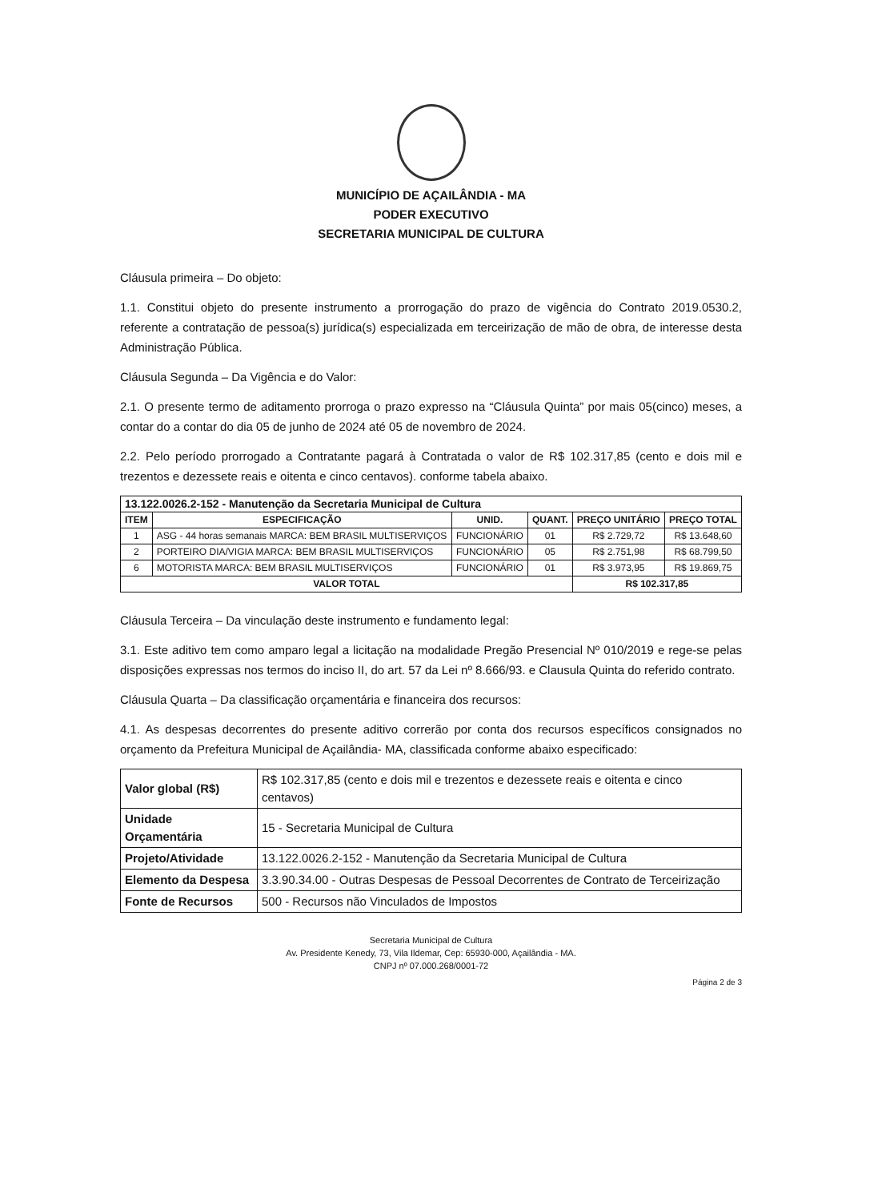MUNICÍPIO DE AÇAILÂNDIA - MA
PODER EXECUTIVO
SECRETARIA MUNICIPAL DE CULTURA
Cláusula primeira – Do objeto:
1.1. Constitui objeto do presente instrumento a prorrogação do prazo de vigência do Contrato 2019.0530.2, referente a contratação de pessoa(s) jurídica(s) especializada em terceirização de mão de obra, de interesse desta Administração Pública.
Cláusula Segunda – Da Vigência e do Valor:
2.1. O presente termo de aditamento prorroga o prazo expresso na “Cláusula Quinta” por mais 05(cinco) meses, a contar do a contar do dia 05 de junho de 2024 até 05 de novembro de 2024.
2.2. Pelo período prorrogado a Contratante pagará à Contratada o valor de R$ 102.317,85 (cento e dois mil e trezentos e dezessete reais e oitenta e cinco centavos). conforme tabela abaixo.
| 13.122.0026.2-152 - Manutenção da Secretaria Municipal de Cultura | | | | | |
| --- | --- | --- | --- | --- | --- |
| ITEM | ESPECIFICAÇÃO | UNID. | QUANT. | PREÇO UNITÁRIO | PREÇO TOTAL |
| 1 | ASG - 44 horas semanais MARCA: BEM BRASIL MULTISERVIÇOS | FUNCIONÁRIO | 01 | R$ 2.729,72 | R$ 13.648,60 |
| 2 | PORTEIRO DIA/VIGIA MARCA: BEM BRASIL MULTISERVIÇOS | FUNCIONÁRIO | 05 | R$ 2.751,98 | R$ 68.799,50 |
| 6 | MOTORISTA MARCA: BEM BRASIL MULTISERVIÇOS | FUNCIONÁRIO | 01 | R$ 3.973,95 | R$ 19.869,75 |
| VALOR TOTAL | | | | R$ 102.317,85 | |
Cláusula Terceira – Da vinculação deste instrumento e fundamento legal:
3.1. Este aditivo tem como amparo legal a licitação na modalidade Pregão Presencial Nº 010/2019 e rege-se pelas disposições expressas nos termos do inciso II, do art. 57 da Lei nº 8.666/93. e Clausula Quinta do referido contrato.
Cláusula Quarta – Da classificação orçamentária e financeira dos recursos:
4.1. As despesas decorrentes do presente aditivo correrão por conta dos recursos específicos consignados no orçamento da Prefeitura Municipal de Açailândia- MA, classificada conforme abaixo especificado:
| Valor global (R$) | R$ 102.317,85 (cento e dois mil e trezentos e dezessete reais e oitenta e cinco centavos) |
| Unidade Orçamentária | 15 - Secretaria Municipal de Cultura |
| Projeto/Atividade | 13.122.0026.2-152 - Manutenção da Secretaria Municipal de Cultura |
| Elemento da Despesa | 3.3.90.34.00 - Outras Despesas de Pessoal Decorrentes de Contrato de Terceirização |
| Fonte de Recursos | 500 - Recursos não Vinculados de Impostos |
Secretaria Municipal de Cultura
Av. Presidente Kenedy, 73, Vila Ildemar, Cep: 65930-000, Açailândia - MA.
CNPJ nº 07.000.268/0001-72
Página 2 de 3